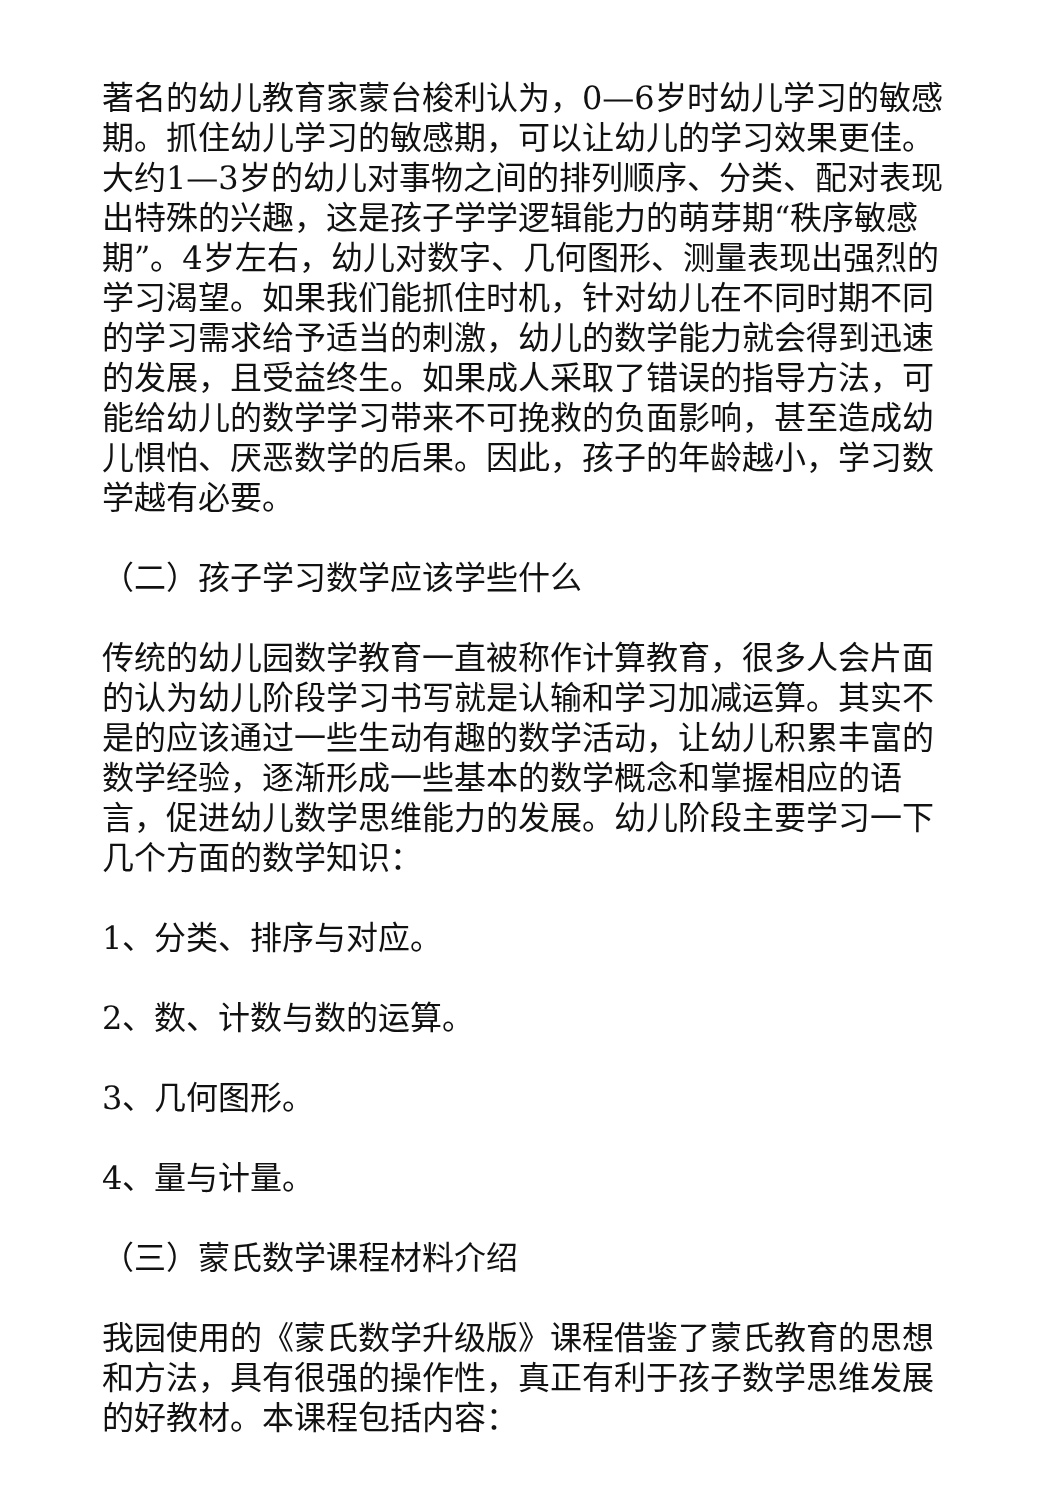著名的幼儿教育家蒙台梭利认为，0—6岁时幼儿学习的敏感期。抓住幼儿学习的敏感期，可以让幼儿的学习效果更佳。大约1—3岁的幼儿对事物之间的排列顺序、分类、配对表现出特殊的兴趣，这是孩子学学逻辑能力的萌芽期“秩序敏感期”。4岁左右，幼儿对数字、几何图形、测量表现出强烈的学习渴望。如果我们能抓住时机，针对幼儿在不同时期不同的学习需求给予适当的刺激，幼儿的数学能力就会得到迅速的发展，且受益终生。如果成人采取了错误的指导方法，可能给幼儿的数学学习带来不可挽救的负面影响，甚至造成幼儿惧怕、厌恶数学的后果。因此，孩子的年龄越小，学习数学越有必要。
（二）孩子学习数学应该学些什么
传统的幼儿园数学教育一直被称作计算教育，很多人会片面的认为幼儿阶段学习书写就是认输和学习加减运算。其实不是的应该通过一些生动有趣的数学活动，让幼儿积累丰富的数学经验，逐渐形成一些基本的数学概念和掌握相应的语言，促进幼儿数学思维能力的发展。幼儿阶段主要学习一下几个方面的数学知识：
1、分类、排序与对应。
2、数、计数与数的运算。
3、几何图形。
4、量与计量。
（三）蒙氏数学课程材料介绍
我园使用的《蒙氏数学升级版》课程借鉴了蒙氏教育的思想和方法，具有很强的操作性，真正有利于孩子数学思维发展的好教材。本课程包括内容：